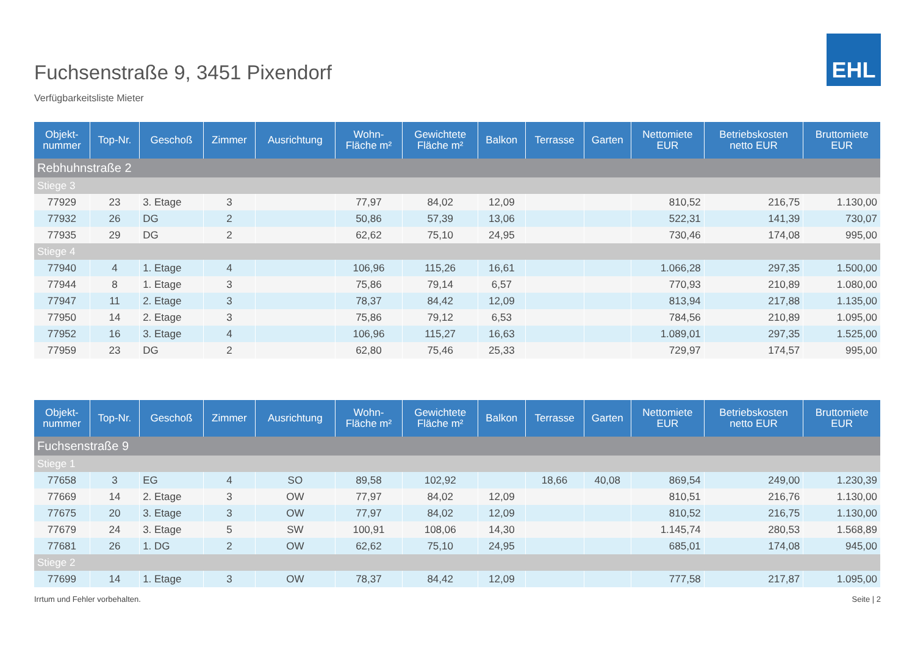EHL
Fuchsenstraße 9, 3451 Pixendorf
Verfügbarkeitsliste Mieter
| Objekt- nummer | Top-Nr. | Geschoß | Zimmer | Ausrichtung | Wohn- Fläche m² | Gewichtete Fläche m² | Balkon | Terrasse | Garten | Nettomiete EUR | Betriebskosten netto EUR | Bruttomiete EUR |
| --- | --- | --- | --- | --- | --- | --- | --- | --- | --- | --- | --- | --- |
| Rebhuhnstraße 2 | | | | | | | | | | | | |
| Stiege 3 | | | | | | | | | | | | |
| 77929 | 23 | 3. Etage | 3 | | 77,97 | 84,02 | 12,09 | | | 810,52 | 216,75 | 1.130,00 |
| 77932 | 26 | DG | 2 | | 50,86 | 57,39 | 13,06 | | | 522,31 | 141,39 | 730,07 |
| 77935 | 29 | DG | 2 | | 62,62 | 75,10 | 24,95 | | | 730,46 | 174,08 | 995,00 |
| Stiege 4 | | | | | | | | | | | | |
| 77940 | 4 | 1. Etage | 4 | | 106,96 | 115,26 | 16,61 | | | 1.066,28 | 297,35 | 1.500,00 |
| 77944 | 8 | 1. Etage | 3 | | 75,86 | 79,14 | 6,57 | | | 770,93 | 210,89 | 1.080,00 |
| 77947 | 11 | 2. Etage | 3 | | 78,37 | 84,42 | 12,09 | | | 813,94 | 217,88 | 1.135,00 |
| 77950 | 14 | 2. Etage | 3 | | 75,86 | 79,12 | 6,53 | | | 784,56 | 210,89 | 1.095,00 |
| 77952 | 16 | 3. Etage | 4 | | 106,96 | 115,27 | 16,63 | | | 1.089,01 | 297,35 | 1.525,00 |
| 77959 | 23 | DG | 2 | | 62,80 | 75,46 | 25,33 | | | 729,97 | 174,57 | 995,00 |
| Objekt- nummer | Top-Nr. | Geschoß | Zimmer | Ausrichtung | Wohn- Fläche m² | Gewichtete Fläche m² | Balkon | Terrasse | Garten | Nettomiete EUR | Betriebskosten netto EUR | Bruttomiete EUR |
| --- | --- | --- | --- | --- | --- | --- | --- | --- | --- | --- | --- | --- |
| Fuchsenstraße 9 | | | | | | | | | | | | |
| Stiege 1 | | | | | | | | | | | | |
| 77658 | 3 | EG | 4 | SO | 89,58 | 102,92 | | 18,66 | 40,08 | 869,54 | 249,00 | 1.230,39 |
| 77669 | 14 | 2. Etage | 3 | OW | 77,97 | 84,02 | 12,09 | | | 810,51 | 216,76 | 1.130,00 |
| 77675 | 20 | 3. Etage | 3 | OW | 77,97 | 84,02 | 12,09 | | | 810,52 | 216,75 | 1.130,00 |
| 77679 | 24 | 3. Etage | 5 | SW | 100,91 | 108,06 | 14,30 | | | 1.145,74 | 280,53 | 1.568,89 |
| 77681 | 26 | 1. DG | 2 | OW | 62,62 | 75,10 | 24,95 | | | 685,01 | 174,08 | 945,00 |
| Stiege 2 | | | | | | | | | | | | |
| 77699 | 14 | 1. Etage | 3 | OW | 78,37 | 84,42 | 12,09 | | | 777,58 | 217,87 | 1.095,00 |
Irrtum und Fehler vorbehalten. Seite | 2